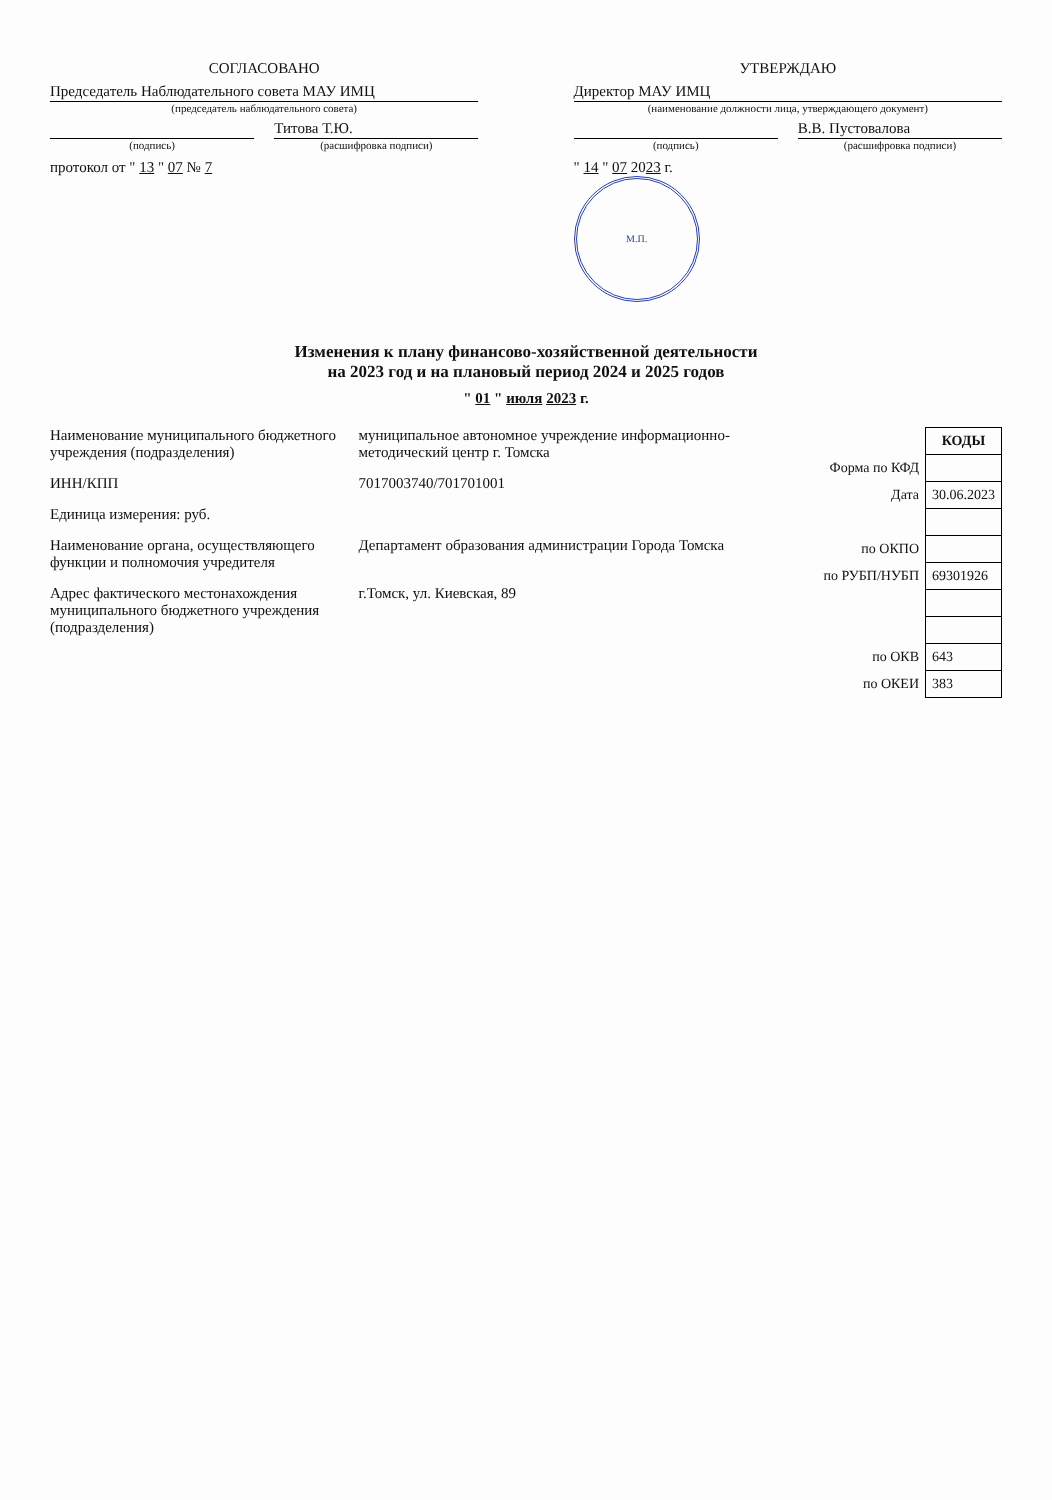СОГЛАСОВАНО
Председатель Наблюдательного совета МАУ ИМЦ
(председатель наблюдательного совета)
(подпись)
Титова Т.Ю.
(расшифровка подписи)
протокол от " 13 " 07 № 7
УТВЕРЖДАЮ
Директор МАУ ИМЦ
(наименование должности лица, утверждающего документ)
(подпись)
В.В. Пустовалова
(расшифровка подписи)
" 14 " 07 2023 г.
М.П.
Изменения к плану финансово-хозяйственной деятельности
на 2023 год и на плановый период 2024 и 2025 годов
" 01 " июля 2023 г.
Наименование муниципального бюджетного учреждения (подразделения)
муниципальное автономное учреждение информационно-методический центр г. Томска
ИНН/КПП 7017003740/701701001
Единица измерения: руб.
Наименование органа, осуществляющего функции и полномочия учредителя
Департамент образования администрации Города Томска
Адрес фактического местонахождения муниципального бюджетного учреждения (подразделения)
г.Томск, ул. Киевская, 89
| | КОДЫ |
| Форма по КФД | |
| Дата | 30.06.2023 |
| по ОКПО | |
| по РУБП/НУБП | 69301926 |
| по ОКВ | 643 |
| по ОКЕИ | 383 |